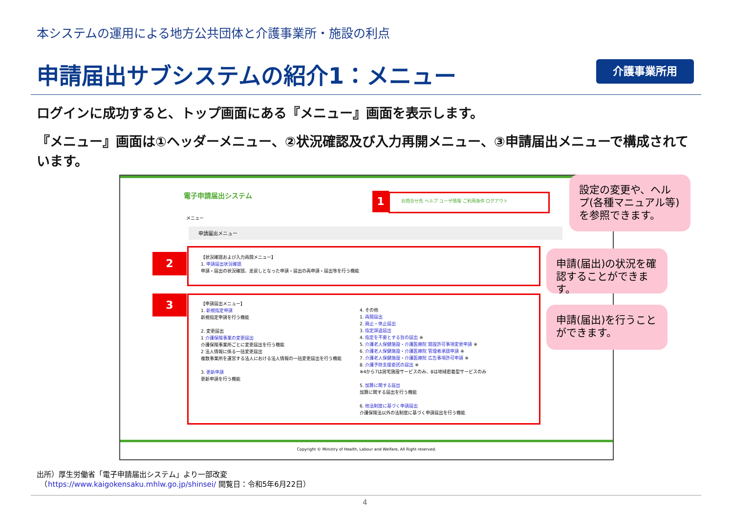本システムの運用による地方公共団体と介護事業所・施設の利点
申請届出サブシステムの紹介1：メニュー
介護事業所用
ログインに成功すると、トップ画面にある『メニュー』画面を表示します。
『メニュー』画面は①ヘッダーメニュー、②状況確認及び入力再開メニュー、③申請届出メニューで構成されています。
電子申請届出システム
お問合せ先 ヘルプ ユーザ情報 ご利用条件 ログアウト
メニュー
申請届出メニュー
【状況確認および入力再開メニュー】
1. 申請届出状況確認
申請・届出の状況確認、差戻しとなった申請・届出の再申請・届出等を行う機能
【申請届出メニュー】
1. 新規指定申請
新規指定申請を行う機能
2. 変更届出
1 介護保険事業の変更届出
介護保険事業所ごとに変更届出を行う機能
2 法人情報に係る一括変更届出
複数事業所を運営する法人における法人情報の一括変更届出を行う機能
3. 更新申請
更新申請を行う機能
4. その他
1. 再開届出
2. 廃止・休止届出
3. 指定辞退届出
4. 指定を不要とする旨の届出 ※
5. 介護老人保健施設・介護医療院 開設許可事項変更申請 ※
6. 介護老人保健施設・介護医療院 管理者承認申請 ※
7. 介護老人保健施設・介護医療院 広告事項許可申請 ※
8. 介護予防支援委託の届出 ※
※4から7は居宅施設サービスのみ、8は地域密着型サービスのみ
5. 加算に関する届出
加算に関する届出を行う機能
6. 他法制度に基づく申請届出
介護保険法以外の法制度に基づく申請届出を行う機能
Copyright © Ministry of Health, Labour and Welfare, All Right reserved.
1
2
3
設定の変更や、ヘルプ(各種マニュアル等)を参照できます。
申請(届出)の状況を確認することができます。
申請(届出)を行うことができます。
出所）厚生労働省「電子申請届出システム」より一部改変
　（https://www.kaigokensaku.mhlw.go.jp/shinsei/ 閲覧日：令和5年6月22日）
4